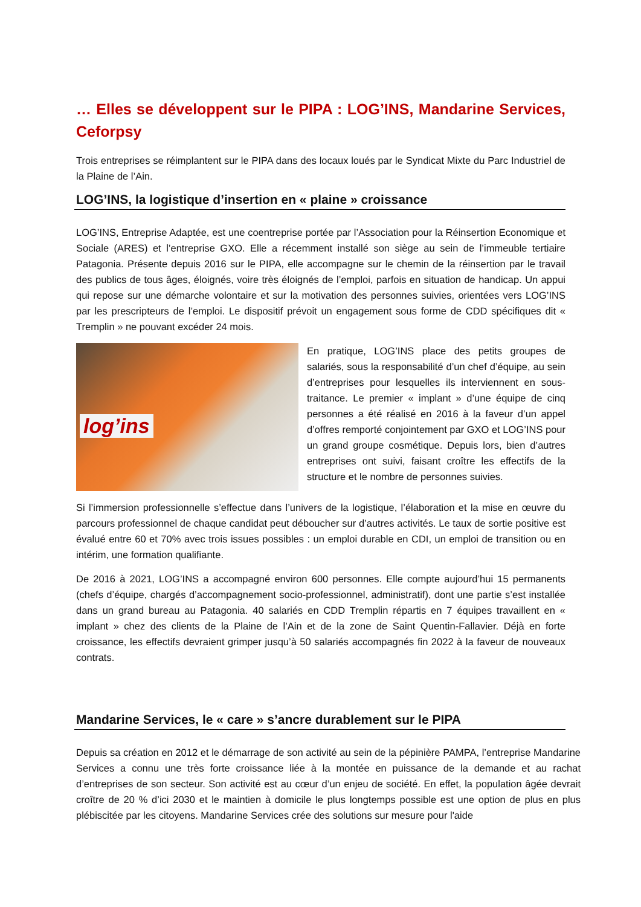… Elles se développent sur le PIPA : LOG’INS, Mandarine Services, Ceforpsy
Trois entreprises se réimplantent sur le PIPA dans des locaux loués par le Syndicat Mixte du Parc Industriel de la Plaine de l’Ain.
LOG’INS, la logistique d’insertion en « plaine » croissance
LOG’INS, Entreprise Adaptée, est une coentreprise portée par l’Association pour la Réinsertion Economique et Sociale (ARES) et l’entreprise GXO. Elle a récemment installé son siège au sein de l’immeuble tertiaire Patagonia. Présente depuis 2016 sur le PIPA, elle accompagne sur le chemin de la réinsertion par le travail des publics de tous âges, éloignés, voire très éloignés de l’emploi, parfois en situation de handicap. Un appui qui repose sur une démarche volontaire et sur la motivation des personnes suivies, orientées vers LOG’INS par les prescripteurs de l’emploi. Le dispositif prévoit un engagement sous forme de CDD spécifiques dit « Tremplin » ne pouvant excéder 24 mois.
log’ins
En pratique, LOG’INS place des petits groupes de salariés, sous la responsabilité d’un chef d’équipe, au sein d’entreprises pour lesquelles ils interviennent en sous-traitance. Le premier « implant » d’une équipe de cinq personnes a été réalisé en 2016 à la faveur d’un appel d’offres remporté conjointement par GXO et LOG’INS pour un grand groupe cosmétique. Depuis lors, bien d’autres entreprises ont suivi, faisant croître les effectifs de la structure et le nombre de personnes suivies.
Si l’immersion professionnelle s’effectue dans l’univers de la logistique, l’élaboration et la mise en œuvre du parcours professionnel de chaque candidat peut déboucher sur d’autres activités. Le taux de sortie positive est évalué entre 60 et 70% avec trois issues possibles : un emploi durable en CDI, un emploi de transition ou en intérim, une formation qualifiante.
De 2016 à 2021, LOG’INS a accompagné environ 600 personnes. Elle compte aujourd’hui 15 permanents (chefs d’équipe, chargés d’accompagnement socio-professionnel, administratif), dont une partie s’est installée dans un grand bureau au Patagonia. 40 salariés en CDD Tremplin répartis en 7 équipes travaillent en « implant » chez des clients de la Plaine de l’Ain et de la zone de Saint Quentin-Fallavier. Déjà en forte croissance, les effectifs devraient grimper jusqu’à 50 salariés accompagnés fin 2022 à la faveur de nouveaux contrats.
Mandarine Services, le « care » s’ancre durablement sur le PIPA
Depuis sa création en 2012 et le démarrage de son activité au sein de la pépinière PAMPA, l’entreprise Mandarine Services a connu une très forte croissance liée à la montée en puissance de la demande et au rachat d’entreprises de son secteur. Son activité est au cœur d’un enjeu de société. En effet, la population âgée devrait croître de 20 % d’ici 2030 et le maintien à domicile le plus longtemps possible est une option de plus en plus plébiscitée par les citoyens. Mandarine Services crée des solutions sur mesure pour l'aide